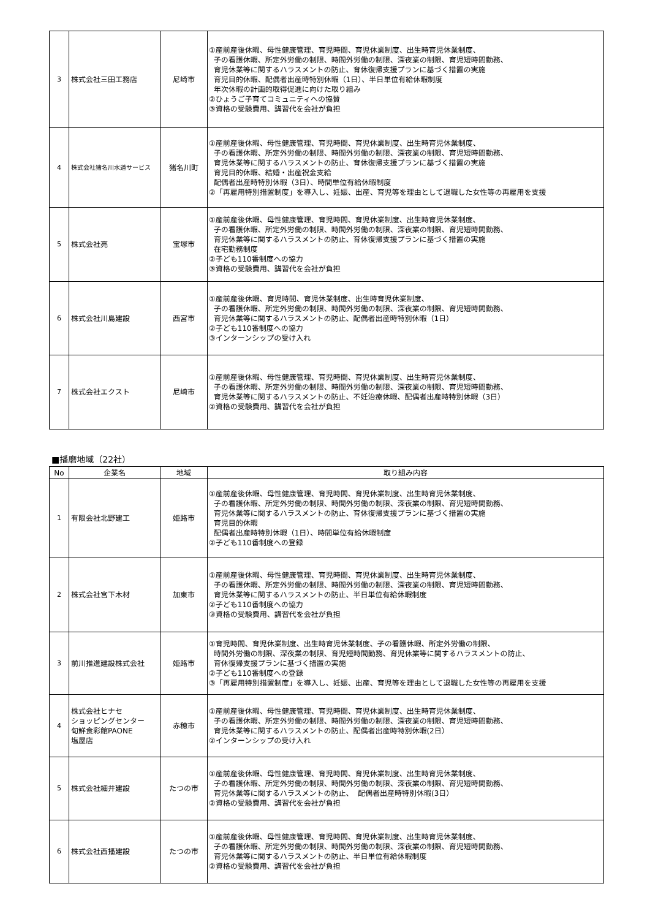| 3 | 株式会社三田工務店 | 尼崎市 | ①産前産後休暇、母性健康管理、育児時間、育児休業制度、出生時育児休業制度、 子の看護休暇、所定外労働の制限、時間外労働の制限、深夜業の制限、育児短時間勤務、 育児休業等に関するハラスメントの防止、育休復帰支援プランに基づく措置の実施 育児目的休暇、配偶者出産時特別休暇（1日）、半日単位有給休暇制度 年次休暇の計画的取得促進に向けた取り組み ②ひょうご子育てコミュニティへの協賛 ③資格の受験費用、講習代を会社が負担 |
| 4 | 株式会社猪名川水道サービス | 猪名川町 | ①産前産後休暇、母性健康管理、育児時間、育児休業制度、出生時育児休業制度、 子の看護休暇、所定外労働の制限、時間外労働の制限、深夜業の制限、育児短時間勤務、 育児休業等に関するハラスメントの防止、育休復帰支援プランに基づく措置の実施 育児目的休暇、結婚・出産祝金支給 配偶者出産時特別休暇（3日）、時間単位有給休暇制度 ②「再雇用特別措置制度」を導入し、妊娠、出産、育児等を理由として退職した女性等の再雇用を支援 |
| 5 | 株式会社亮 | 宝塚市 | ①産前産後休暇、母性健康管理、育児時間、育児休業制度、出生時育児休業制度、 子の看護休暇、所定外労働の制限、時間外労働の制限、深夜業の制限、育児短時間勤務、 育児休業等に関するハラスメントの防止、育休復帰支援プランに基づく措置の実施 在宅勤務制度 ②子ども110番制度への協力 ③資格の受験費用、講習代を会社が負担 |
| 6 | 株式会社川島建設 | 西宮市 | ①産前産後休暇、育児時間、育児休業制度、出生時育児休業制度、 子の看護休暇、所定外労働の制限、時間外労働の制限、深夜業の制限、育児短時間勤務、 育児休業等に関するハラスメントの防止、配偶者出産時特別休暇（1日） ②子ども110番制度への協力 ③インターンシップの受け入れ |
| 7 | 株式会社エクスト | 尼崎市 | ①産前産後休暇、母性健康管理、育児時間、育児休業制度、出生時育児休業制度、 子の看護休暇、所定外労働の制限、時間外労働の制限、深夜業の制限、育児短時間勤務、 育児休業等に関するハラスメントの防止、不妊治療休暇、配偶者出産時特別休暇（3日） ②資格の受験費用、講習代を会社が負担 |
■播磨地域（22社）
| No | 企業名 | 地域 | 取り組み内容 |
| --- | --- | --- | --- |
| 1 | 有限会社北野建工 | 姫路市 | ①産前産後休暇、母性健康管理、育児時間、育児休業制度、出生時育児休業制度、 子の看護休暇、所定外労働の制限、時間外労働の制限、深夜業の制限、育児短時間勤務、 育児休業等に関するハラスメントの防止、育休復帰支援プランに基づく措置の実施 育児目的休暇 配偶者出産時特別休暇（1日）、時間単位有給休暇制度 ②子ども110番制度への登録 |
| 2 | 株式会社宮下木材 | 加東市 | ①産前産後休暇、母性健康管理、育児時間、育児休業制度、出生時育児休業制度、 子の看護休暇、所定外労働の制限、時間外労働の制限、深夜業の制限、育児短時間勤務、 育児休業等に関するハラスメントの防止、半日単位有給休暇制度 ②子ども110番制度への協力 ③資格の受験費用、講習代を会社が負担 |
| 3 | 前川推進建設株式会社 | 姫路市 | ①育児時間、育児休業制度、出生時育児休業制度、子の看護休暇、所定外労働の制限、 時間外労働の制限、深夜業の制限、育児短時間勤務、育児休業等に関するハラスメントの防止、 育休復帰支援プランに基づく措置の実施 ②子ども110番制度への登録 ③「再雇用特別措置制度」を導入し、妊娠、出産、育児等を理由として退職した女性等の再雇用を支援 |
| 4 | 株式会社ヒナセ ショッピングセンター 旬鮮食彩館PAONE 塩屋店 | 赤穂市 | ①産前産後休暇、母性健康管理、育児時間、育児休業制度、出生時育児休業制度、 子の看護休暇、所定外労働の制限、時間外労働の制限、深夜業の制限、育児短時間勤務、 育児休業等に関するハラスメントの防止、配偶者出産時特別休暇(2日） ②インターンシップの受け入れ |
| 5 | 株式会社細井建設 | たつの市 | ①産前産後休暇、母性健康管理、育児時間、育児休業制度、出生時育児休業制度、 子の看護休暇、所定外労働の制限、時間外労働の制限、深夜業の制限、育児短時間勤務、 育児休業等に関するハラスメントの防止、 配偶者出産時特別休暇(3日） ②資格の受験費用、講習代を会社が負担 |
| 6 | 株式会社西播建設 | たつの市 | ①産前産後休暇、母性健康管理、育児時間、育児休業制度、出生時育児休業制度、 子の看護休暇、所定外労働の制限、時間外労働の制限、深夜業の制限、育児短時間勤務、 育児休業等に関するハラスメントの防止、半日単位有給休暇制度 ②資格の受験費用、講習代を会社が負担 |